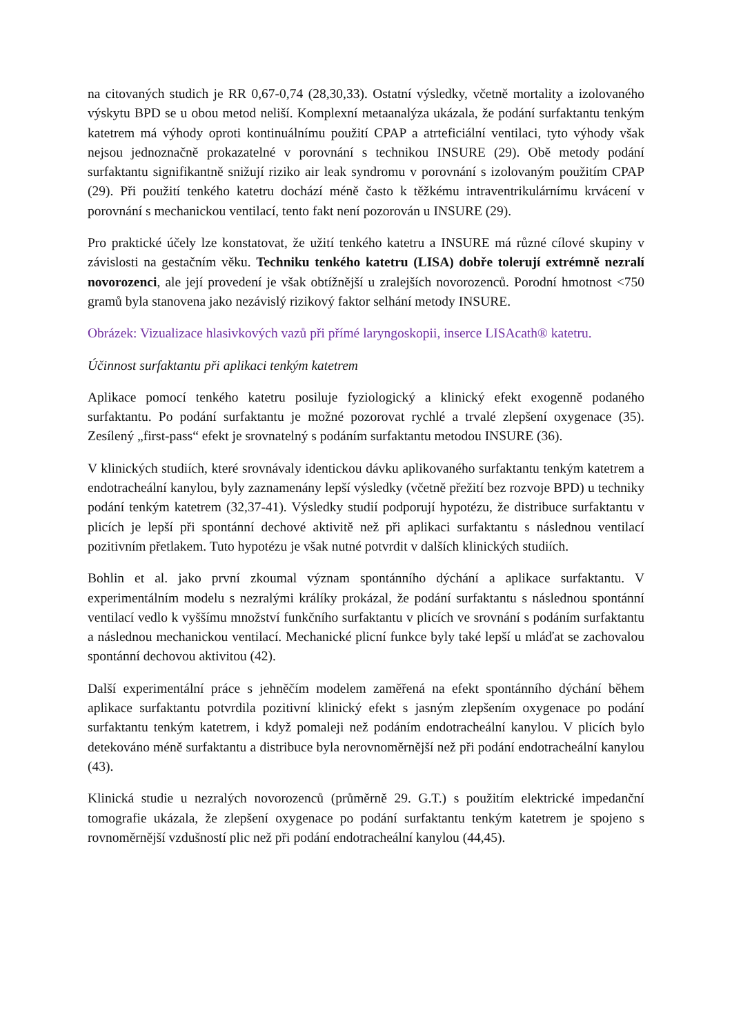na citovaných studich je RR 0,67-0,74 (28,30,33). Ostatní výsledky, včetně mortality a izolovaného výskytu BPD se u obou metod neliší. Komplexní metaanalýza ukázala, že podání surfaktantu tenkým katetrem má výhody oproti kontinuálnímu použití CPAP a atrteficiální ventilaci, tyto výhody však nejsou jednoznačně prokazatelné v porovnání s technikou INSURE (29). Obě metody podání surfaktantu signifikantně snižují riziko air leak syndromu v porovnání s izolovaným použitím CPAP (29). Při použití tenkého katetru dochází méně často k těžkému intraventrikulárnímu krvácení v porovnání s mechanickou ventilací, tento fakt není pozorován u INSURE (29).
Pro praktické účely lze konstatovat, že užití tenkého katetru a INSURE má různé cílové skupiny v závislosti na gestačním věku. Techniku tenkého katetru (LISA) dobře tolerují extrémně nezralí novorozenci, ale její provedení je však obtížnější u zralejších novorozenců. Porodní hmotnost <750 gramů byla stanovena jako nezávislý rizikový faktor selhání metody INSURE.
Obrázek: Vizualizace hlasivkových vazů při přímé laryngoskopii, inserce LISAcath® katetru.
Účinnost surfaktantu při aplikaci tenkým katetrem
Aplikace pomocí tenkého katetru posiluje fyziologický a klinický efekt exogenně podaného surfaktantu. Po podání surfaktantu je možné pozorovat rychlé a trvalé zlepšení oxygenace (35). Zesílený „first-pass“ efekt je srovnatelný s podáním surfaktantu metodou INSURE (36).
V klinických studiích, které srovnávaly identickou dávku aplikovaného surfaktantu tenkým katetrem a endotracheální kanylou, byly zaznamenány lepší výsledky (včetně přežití bez rozvoje BPD) u techniky podání tenkým katetrem (32,37-41). Výsledky studií podporují hypotézu, že distribuce surfaktantu v plicích je lepší při spontánní dechové aktivitě než při aplikaci surfaktantu s následnou ventilací pozitivním přetlakem. Tuto hypotézu je však nutné potvrdit v dalších klinických studiích.
Bohlin et al. jako první zkoumal význam spontánního dýchání a aplikace surfaktantu. V experimentálním modelu s nezralými králíky prokázal, že podání surfaktantu s následnou spontánní ventilací vedlo k vyššímu množství funkčního surfaktantu v plicích ve srovnání s podáním surfaktantu a následnou mechanickou ventilací. Mechanické plicní funkce byly také lepší u mláďat se zachovalou spontánní dechovou aktivitou (42).
Další experimentální práce s jehněčím modelem zaměřená na efekt spontánního dýchání během aplikace surfaktantu potvrdila pozitivní klinický efekt s jasným zlepšením oxygenace po podání surfaktantu tenkým katetrem, i když pomaleji než podáním endotracheální kanylou. V plicích bylo detekováno méně surfaktantu a distribuce byla nerovnoměrnější než při podání endotracheální kanylou (43).
Klinická studie u nezralých novorozenců (průměrně 29. G.T.) s použitím elektrické impedanční tomografie ukázala, že zlepšení oxygenace po podání surfaktantu tenkým katetrem je spojeno s rovnoměrnější vzdušností plic než při podání endotracheální kanylou (44,45).